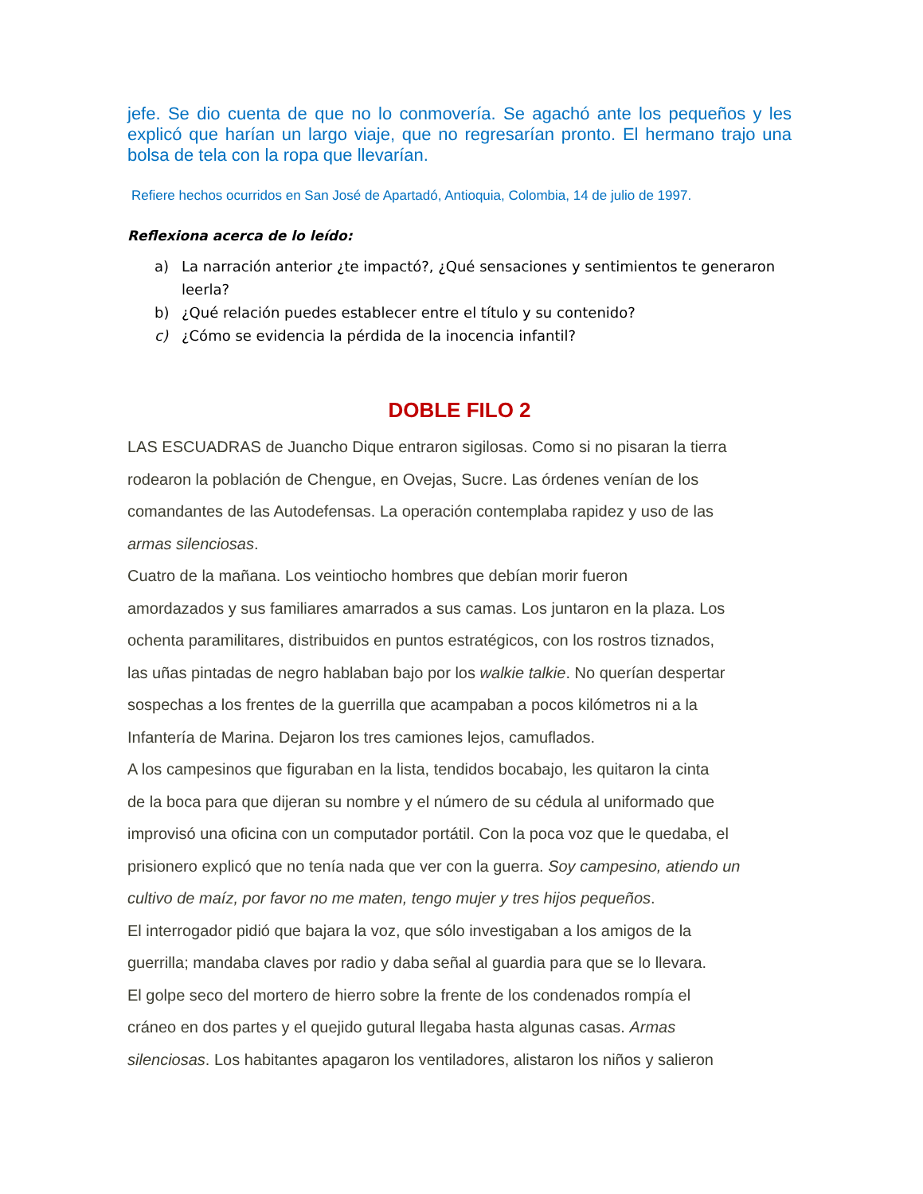jefe. Se dio cuenta de que no lo conmovería. Se agachó ante los pequeños y les explicó que harían un largo viaje, que no regresarían pronto. El hermano trajo una bolsa de tela con la ropa que llevarían.
Refiere hechos ocurridos en San José de Apartadó, Antioquia, Colombia, 14 de julio de 1997.
Reflexiona acerca de lo leído:
a) La narración anterior ¿te impactó?, ¿Qué sensaciones y sentimientos te generaron leerla?
b) ¿Qué relación puedes establecer entre el título y su contenido?
c) ¿Cómo se evidencia la pérdida de la inocencia infantil?
DOBLE FILO 2
LAS ESCUADRAS de Juancho Dique entraron sigilosas. Como si no pisaran la tierra
rodearon la población de Chengue, en Ovejas, Sucre. Las órdenes venían de los
comandantes de las Autodefensas. La operación contemplaba rapidez y uso de las
armas silenciosas.
Cuatro de la mañana. Los veintiocho hombres que debían morir fueron
amordazados y sus familiares amarrados a sus camas. Los juntaron en la plaza. Los
ochenta paramilitares, distribuidos en puntos estratégicos, con los rostros tiznados,
las uñas pintadas de negro hablaban bajo por los walkie talkie. No querían despertar
sospechas a los frentes de la guerrilla que acampaban a pocos kilómetros ni a la
Infantería de Marina. Dejaron los tres camiones lejos, camuflados.
A los campesinos que figuraban en la lista, tendidos bocabajo, les quitaron la cinta
de la boca para que dijeran su nombre y el número de su cédula al uniformado que
improvisó una oficina con un computador portátil. Con la poca voz que le quedaba, el
prisionero explicó que no tenía nada que ver con la guerra. Soy campesino, atiendo un
cultivo de maíz, por favor no me maten, tengo mujer y tres hijos pequeños.
El interrogador pidió que bajara la voz, que sólo investigaban a los amigos de la
guerrilla; mandaba claves por radio y daba señal al guardia para que se lo llevara.
El golpe seco del mortero de hierro sobre la frente de los condenados rompía el
cráneo en dos partes y el quejido gutural llegaba hasta algunas casas. Armas
silenciosas. Los habitantes apagaron los ventiladores, alistaron los niños y salieron